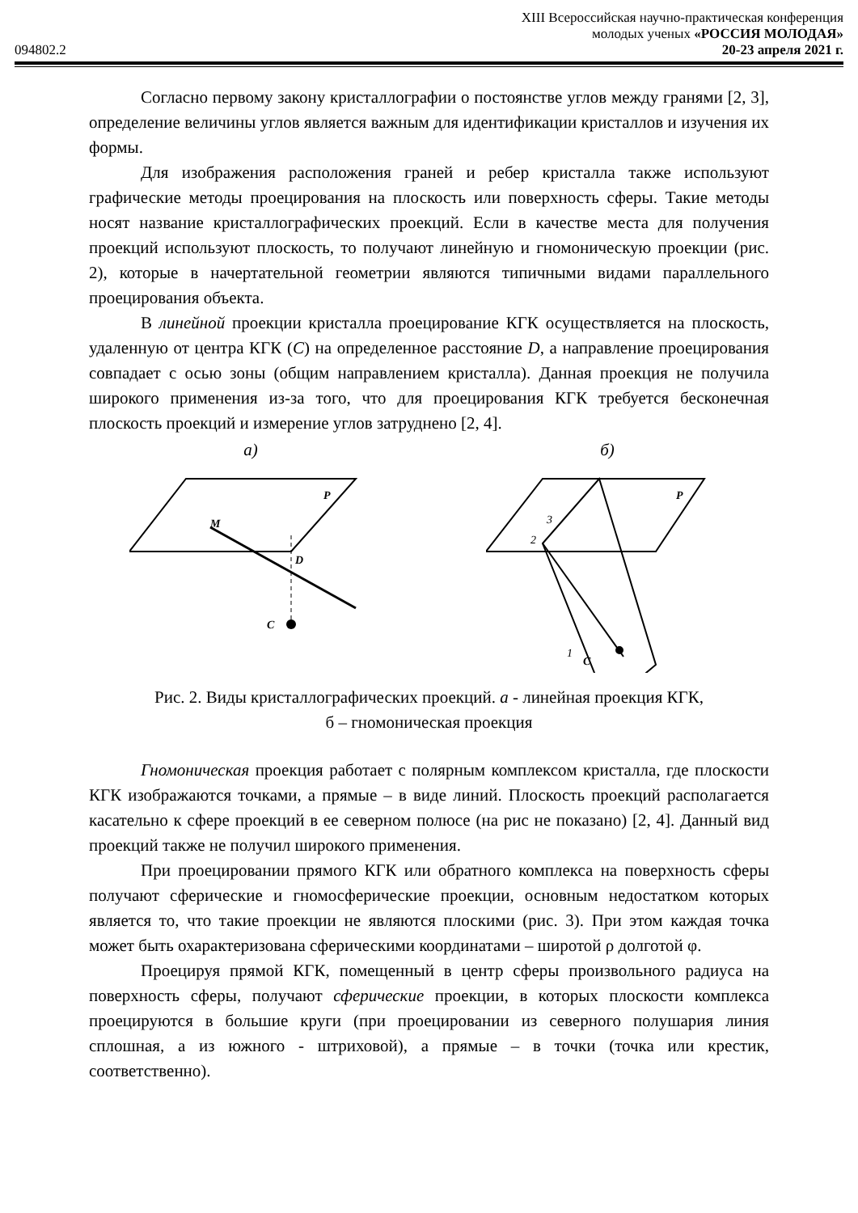XIII Всероссийская научно-практическая конференция
094802.2 молодых ученых «РОССИЯ МОЛОДАЯ»
20-23 апреля 2021 г.
Согласно первому закону кристаллографии о постоянстве углов между гранями [2, 3], определение величины углов является важным для идентификации кристаллов и изучения их формы.
Для изображения расположения граней и ребер кристалла также используют графические методы проецирования на плоскость или поверхность сферы. Такие методы носят название кристаллографических проекций. Если в качестве места для получения проекций используют плоскость, то получают линейную и гномоническую проекции (рис. 2), которые в начертательной геометрии являются типичными видами параллельного проецирования объекта.
В линейной проекции кристалла проецирование КГК осуществляется на плоскость, удаленную от центра КГК (С) на определенное расстояние D, а направление проецирования совпадает с осью зоны (общим направлением кристалла). Данная проекция не получила широкого применения из-за того, что для проецирования КГК требуется бесконечная плоскость проекций и измерение углов затруднено [2, 4].
а)
M
P
D
C
б)
C
P
2
3
1
Рис. 2. Виды кристаллографических проекций. а - линейная проекция КГК,
б – гномоническая проекция
Гномоническая проекция работает с полярным комплексом кристалла, где плоскости КГК изображаются точками, а прямые – в виде линий. Плоскость проекций располагается касательно к сфере проекций в ее северном полюсе (на рис не показано) [2, 4]. Данный вид проекций также не получил широкого применения.
При проецировании прямого КГК или обратного комплекса на поверхность сферы получают сферические и гномосферические проекции, основным недостатком которых является то, что такие проекции не являются плоскими (рис. 3). При этом каждая точка может быть охарактеризована сферическими координатами – широтой ρ долготой φ.
Проецируя прямой КГК, помещенный в центр сферы произвольного радиуса на поверхность сферы, получают сферические проекции, в которых плоскости комплекса проецируются в большие круги (при проецировании из северного полушария линия сплошная, а из южного - штриховой), а прямые – в точки (точка или крестик, соответственно).